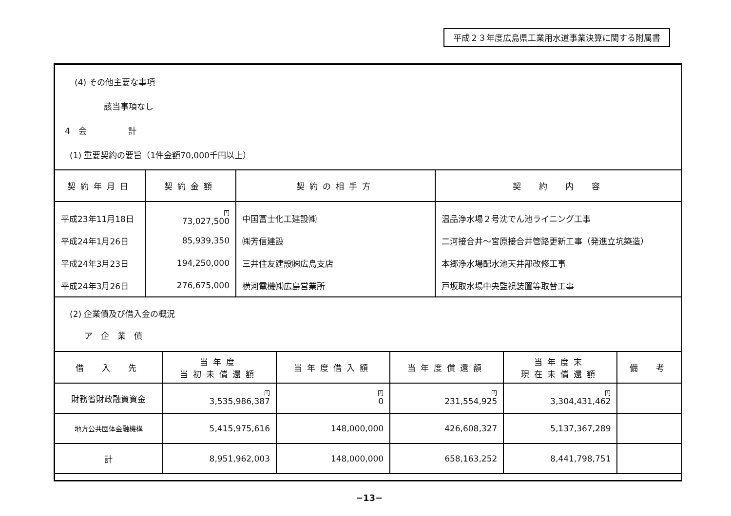平成２３年度広島県工業用水道事業決算に関する附属書
(4) その他主要な事項
該当事項なし
4　会　　　　　計
(1) 重要契約の要旨（1件金額70,000千円以上）
| 契約年月日 | 契約金額 | 契約の相手方 | 契 約 内 容 |
| --- | --- | --- | --- |
| 平成23年11月18日 | 円 73,027,500 | 中国冨士化工建設㈱ | 温品浄水場２号沈でん池ライニング工事 |
| 平成24年1月26日 | 85,939,350 | ㈱芳信建設 | 二河接合井～宮原接合井管路更新工事（発進立坑築造） |
| 平成24年3月23日 | 194,250,000 | 三井住友建設㈱広島支店 | 本郷浄水場配水池天井部改修工事 |
| 平成24年3月26日 | 276,675,000 | 横河電機㈱広島営業所 | 戸坂取水場中央監視装置等取替工事 |
(2) 企業債及び借入金の概況
ア　企　業　債
| 借 入 先 | 当年度 当初未償還額 | 当年度借入額 | 当年度償還額 | 当年度末 現在未償還額 | 備 考 |
| --- | --- | --- | --- | --- | --- |
| 財務省財政融資資金 | 円 3,535,986,387 | 円 0 | 円 231,554,925 | 円 3,304,431,462 | |
| 地方公共団体金融機構 | 5,415,975,616 | 148,000,000 | 426,608,327 | 5,137,367,289 | |
| 計 | 8,951,962,003 | 148,000,000 | 658,163,252 | 8,441,798,751 | |
−13−